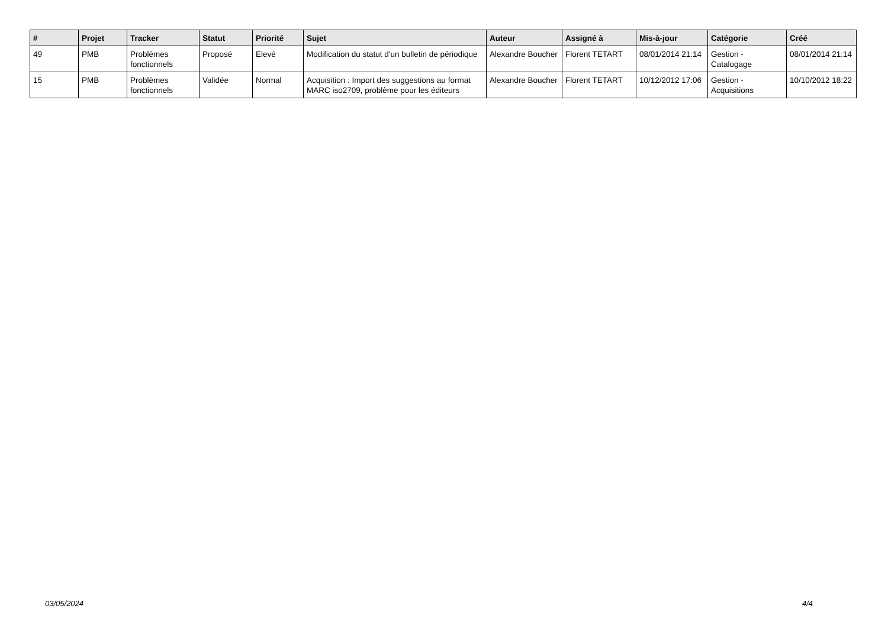| # | Projet | Tracker | Statut | Priorité | Sujet | Auteur | Assigné à | Mis-à-jour | Catégorie | Créé |
| --- | --- | --- | --- | --- | --- | --- | --- | --- | --- | --- |
| 49 | PMB | Problèmes fonctionnels | Proposé | Elevé | Modification du statut d'un bulletin de périodique | Alexandre Boucher | Florent TETART | 08/01/2014 21:14 | Gestion - Catalogage | 08/01/2014 21:14 |
| 15 | PMB | Problèmes fonctionnels | Validée | Normal | Acquisition : Import des suggestions au format MARC iso2709, problème pour les éditeurs | Alexandre Boucher | Florent TETART | 10/12/2012 17:06 | Gestion - Acquisitions | 10/10/2012 18:22 |
03/05/2024 4/4